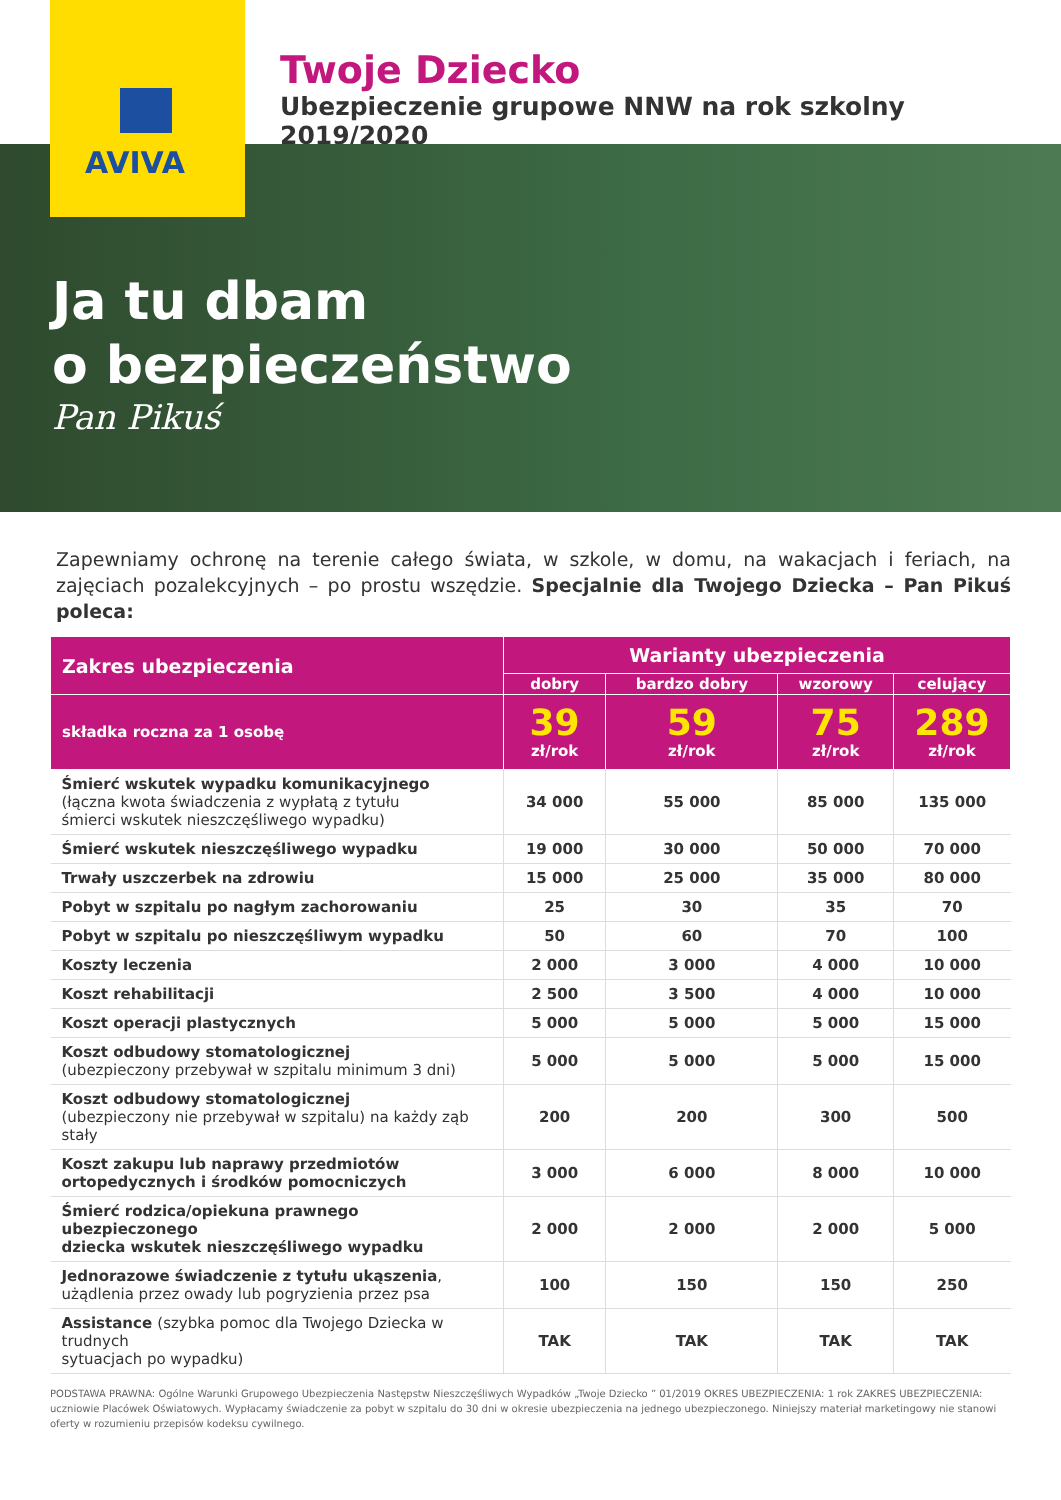AVIVA
Twoje Dziecko
Ubezpieczenie grupowe NNW na rok szkolny 2019/2020
Ja tu dbam
o bezpieczeństwo
Pan Pikuś
Zapewniamy ochronę na terenie całego świata, w szkole, w domu, na wakacjach i feriach, na zajęciach pozalekcyjnych – po prostu wszędzie. Specjalnie dla Twojego Dziecka – Pan Pikuś poleca:
| Zakres ubezpieczenia | Warianty ubezpieczenia | | | |
| --- | --- | --- | --- | --- |
| | dobry | bardzo dobry | wzorowy | celujący |
| składka roczna za 1 osobę | 39 zł/rok | 59 zł/rok | 75 zł/rok | 289 zł/rok |
| Śmierć wskutek wypadku komunikacyjnego (łączna kwota świadczenia z wypłatą z tytułu śmierci wskutek nieszczęśliwego wypadku) | 34 000 | 55 000 | 85 000 | 135 000 |
| Śmierć wskutek nieszczęśliwego wypadku | 19 000 | 30 000 | 50 000 | 70 000 |
| Trwały uszczerbek na zdrowiu | 15 000 | 25 000 | 35 000 | 80 000 |
| Pobyt w szpitalu po nagłym zachorowaniu | 25 | 30 | 35 | 70 |
| Pobyt w szpitalu po nieszczęśliwym wypadku | 50 | 60 | 70 | 100 |
| Koszty leczenia | 2 000 | 3 000 | 4 000 | 10 000 |
| Koszt rehabilitacji | 2 500 | 3 500 | 4 000 | 10 000 |
| Koszt operacji plastycznych | 5 000 | 5 000 | 5 000 | 15 000 |
| Koszt odbudowy stomatologicznej (ubezpieczony przebywał w szpitalu minimum 3 dni) | 5 000 | 5 000 | 5 000 | 15 000 |
| Koszt odbudowy stomatologicznej (ubezpieczony nie przebywał w szpitalu) na każdy ząb stały | 200 | 200 | 300 | 500 |
| Koszt zakupu lub naprawy przedmiotów ortopedycznych i środków pomocniczych | 3 000 | 6 000 | 8 000 | 10 000 |
| Śmierć rodzica/opiekuna prawnego ubezpieczonego dziecka wskutek nieszczęśliwego wypadku | 2 000 | 2 000 | 2 000 | 5 000 |
| Jednorazowe świadczenie z tytułu ukąszenia , użądlenia przez owady lub pogryzienia przez psa | 100 | 150 | 150 | 250 |
| Assistance (szybka pomoc dla Twojego Dziecka w trudnych sytuacjach po wypadku) | TAK | TAK | TAK | TAK |
PODSTAWA PRAWNA: Ogólne Warunki Grupowego Ubezpieczenia Następstw Nieszczęśliwych Wypadków „Twoje Dziecko ” 01/2019 OKRES UBEZPIECZENIA: 1 rok ZAKRES UBEZPIECZENIA: uczniowie Placówek Oświatowych. Wypłacamy świadczenie za pobyt w szpitalu do 30 dni w okresie ubezpieczenia na jednego ubezpieczonego. Niniejszy materiał marketingowy nie stanowi oferty w rozumieniu przepisów kodeksu cywilnego.